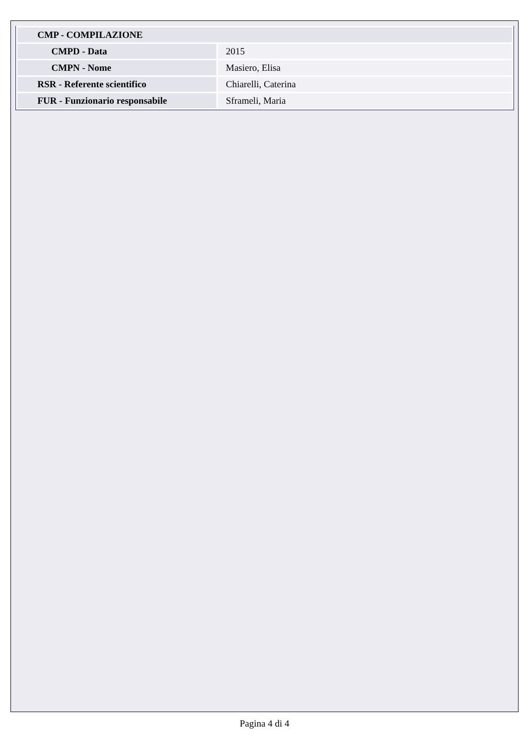| CMP - COMPILAZIONE | |
| CMPD - Data | 2015 |
| CMPN - Nome | Masiero, Elisa |
| RSR - Referente scientifico | Chiarelli, Caterina |
| FUR - Funzionario responsabile | Sframeli, Maria |
Pagina 4 di 4